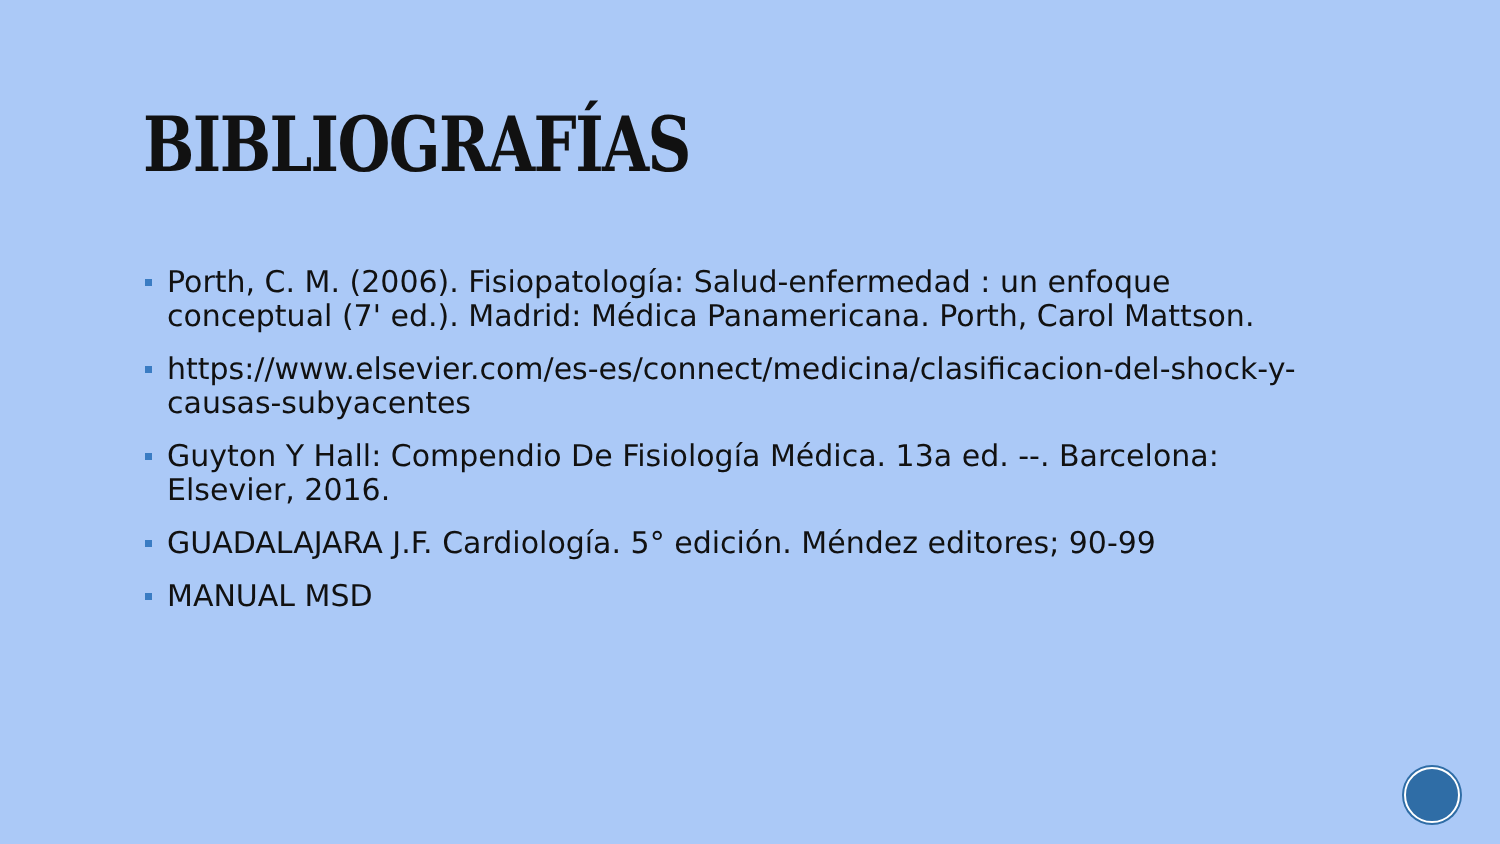BIBLIOGRAFÍAS
Porth, C. M. (2006). Fisiopatología: Salud-enfermedad : un enfoque conceptual (7' ed.). Madrid: Médica Panamericana. Porth, Carol Mattson.
https://www.elsevier.com/es-es/connect/medicina/clasificacion-del-shock-y-causas-subyacentes
Guyton Y Hall: Compendio De Fisiología Médica. 13a ed. --. Barcelona: Elsevier, 2016.
GUADALAJARA J.F. Cardiología. 5° edición. Méndez editores; 90-99
MANUAL MSD